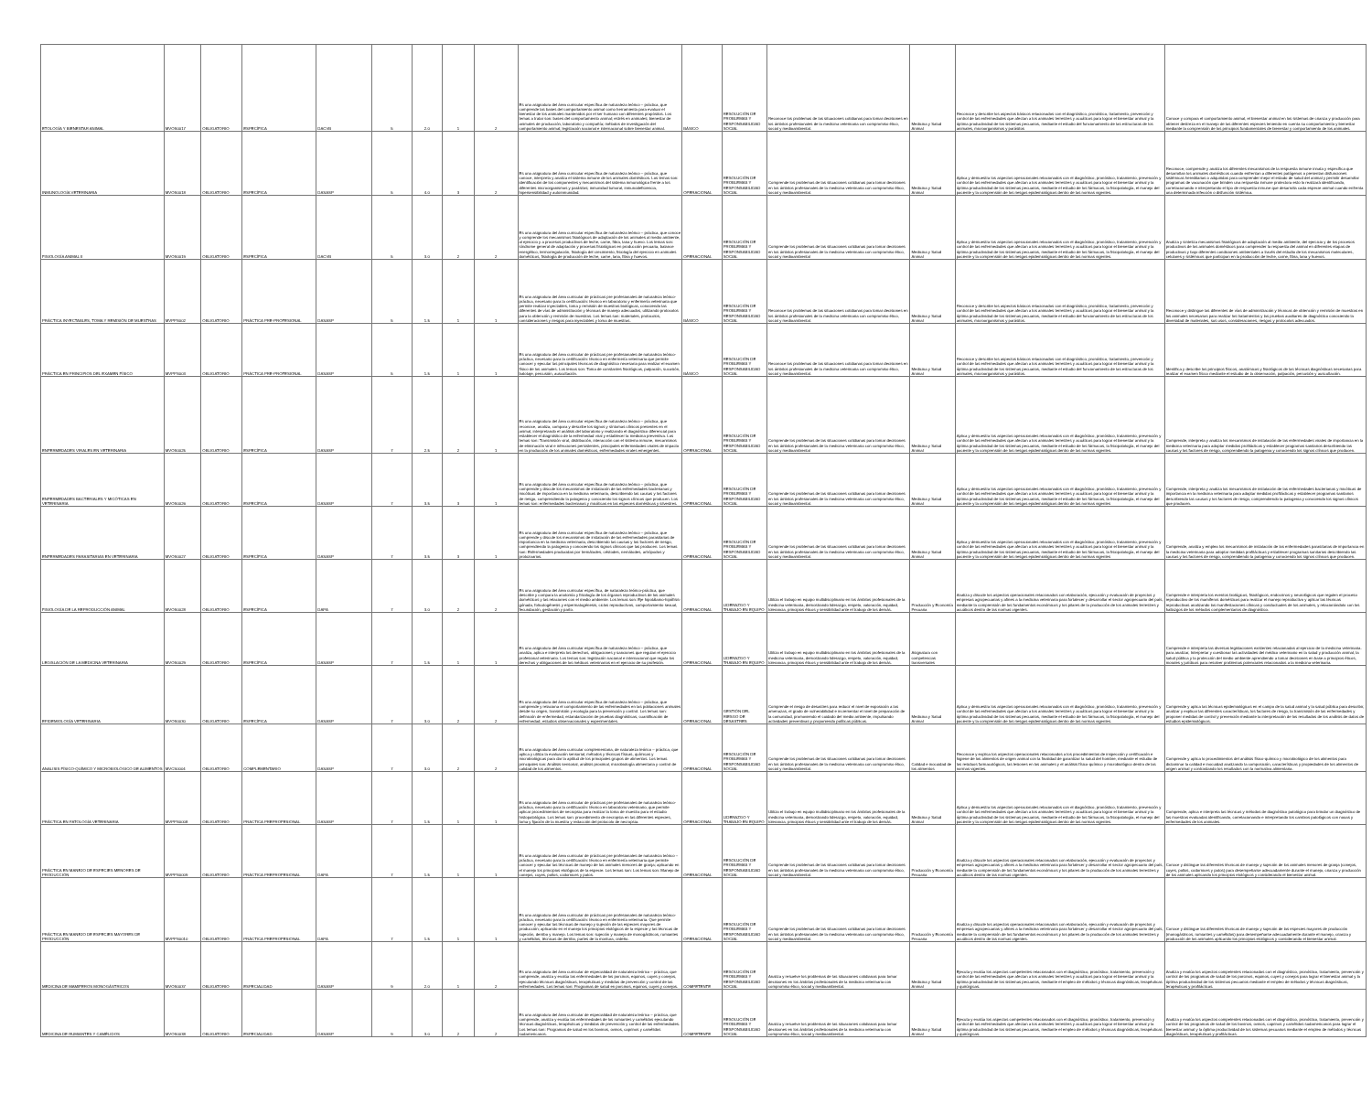| ETOLOGÍA Y BIENESTAR ANIMAL | MVOS0017 | OBLIGATORIO | ESPECÍFICA | DACVB | 5 | 2.0 | 1 | 2 | Es una asignatura del área curricular específica de naturaleza teórico – práctica, que comprende las bases del comportamiento animal como herramienta para evaluar el bienestar de los animales mantenidos por el ser humano con diferentes propósitos. Los temas a tratar son: bases del comportamiento animal; estrés en animales; bienestar de animales de producción, laboratorio y compañía; métodos de investigación del comportamiento animal; legislación nacional e internacional sobre bienestar animal. | BÁSICO | RESOLUCIÓN DE PROBLEMAS Y RESPONSABILIDAD SOCIAL | Reconoce los problemas de las situaciones cotidianas para tomar decisiones en los ámbitos profesionales de la medicina veterinaria con compromiso ético, social y medioambiental. | Medicina y Salud Animal | Reconoce y describe los aspectos básicos relacionados con el diagnóstico, pronóstico, tratamiento, prevención y control de las enfermedades que afectan a los animales terrestres y acuáticos para lograr el bienestar animal y la óptima productividad de los sistemas pecuarios, mediante el estudio del funcionamiento de las estructuras de los animales, microorganismos y parásitos | Conoce y compara el comportamiento animal, el bienestar animal en los sistemas de crianza y producción para obtener destreza en el manejo de las diferentes especies teniendo en cuenta su comportamiento y bienestar mediante la comprensión de los principios fundamentales de bienestar y comportamiento de los animales. |
| INMUNOLOGÍA VETERINARIA | MVOS0018 | OBLIGATORIO | ESPECÍFICA | DASASP | 5 | 4.0 | 3 | 2 | Es una asignatura del área curricular específica de naturaleza teórico – práctica, que conoce, interpreta y analiza el sistema inmune de los animales domésticos. Los temas son: identificación de los componentes y mecanismos del sistema inmunológico frente a los diferentes microorganismos y parásitos; inmunidad tumoral, inmunodeficiencia, hipersensibilidad y autoinmunidad. | OPERACIONAL | RESOLUCIÓN DE PROBLEMAS Y RESPONSABILIDAD SOCIAL | Comprende los problemas de las situaciones cotidianas para tomar decisiones en los ámbitos profesionales de la medicina veterinaria con compromiso ético, social y medioambiental. | Medicina y Salud Animal | Aplica y demuestra los aspectos operacionales relacionados con el diagnóstico, pronóstico, tratamiento, prevención y control de las enfermedades que afectan a los animales terrestres y acuáticos para lograr el bienestar animal y la óptima productividad de los sistemas pecuarios, mediante el estudio de los fármacos, la fisiopatología, el manejo del paciente y la comprensión de los riesgos epidemiológicos dentro de las normas vigentes. | Reconoce, comprende y analiza los diferentes mecanismos de la respuesta inmune innata y específica que desarrollan los animales domésticos cuando enfrentan a diferentes patógenos o presentan disfunciones sistémicas hereditarias o adquiridas para comprender mejor el estado de salud del animal y permitir desarrollar programas de vacunación que brinden una respuesta inmune protectora esto lo realizará identificando, correlacionando e interpretando el tipo de respuesta inmune que desarrolla cada especie animal cuando enfrenta una determinada infección o disfunción sistémica. |
| FISIOLOGÍA ANIMAL II | MVOS0019 | OBLIGATORIO | ESPECÍFICA | DACVB | 5 | 3.0 | 2 | 2 | Es una asignatura del área curricular específica de naturaleza teórico – práctica, que conoce y comprende los mecanismos fisiológicos de adaptación de los animales al medio ambiente, al ejercicio y a procesos productivos de leche, carne, fibra, lana y huevo. Los temas son: síndrome general de adaptación y procesos fisiológicos en producción pecuaria, balance energético, termorregulación, fisiología del crecimiento, fisiología del ejercicio en animales domésticos, fisiología de producción de leche, carne, lana, fibra y huevos. | OPERACIONAL | RESOLUCIÓN DE PROBLEMAS Y RESPONSABILIDAD SOCIAL | Comprende los problemas de las situaciones cotidianas para tomar decisiones en los ámbitos profesionales de la medicina veterinaria con compromiso ético, social y medioambiental | Medicina y Salud Animal | Aplica y demuestra los aspectos operacionales relacionados con el diagnóstico, pronóstico, tratamiento, prevención y control de las enfermedades que afectan a los animales terrestres y acuáticos para lograr el bienestar animal y la óptima productividad de los sistemas pecuarios, mediante el estudio de los fármacos, la fisiopatología, el manejo del paciente y la comprensión de los riesgos epidemiológicos dentro de las normas vigentes. | Analiza y sintetiza mecanismos fisiológicos de adaptación al medio ambiente, del ejercicio y de los procesos productivos de los animales domésticos para comprender la respuesta del animal en diferentes etapas de productivas y bajo diferentes condiciones ambientales a través del estudio de los mecanismos moleculares, celulares y sistémicos que participan en la producción de leche, carne, fibra, lana y huevos. |
| PRÁCTICA INYECTABLES, TOMA Y REMISIÓN DE MUESTRAS | MVPPS002 | OBLIGATORIO | PRÁCTICA PRE-PROFESIONAL | DASASP | 5 | 1.5 | 1 | 1 | Es una asignatura del área curricular de prácticas pre profesionales de naturaleza teórico-práctica, necesario para la certificación: técnico en laboratorio y enfermería veterinaria que permite realizar inyectables, toma y remisión de muestras biológicas, conociendo las diferentes de vías de administración y técnicas de manejo adecuados, utilizando protocolos para la obtención y remisión de muestras. Los temas son: materiales, protocolos, consideraciones y riesgos para inyectables y toma de muestras. | BÁSICO | RESOLUCIÓN DE PROBLEMAS Y RESPONSABILIDAD SOCIAL | Reconoce los problemas de las situaciones cotidianas para tomar decisiones en los ámbitos profesionales de la medicina veterinaria con compromiso ético, social y medioambiental. | Medicina y Salud Animal | Reconoce y describe los aspectos básicos relacionados con el diagnóstico, pronóstico, tratamiento, prevención y control de las enfermedades que afectan a los animales terrestres y acuáticos para lograr el bienestar animal y la óptima productividad de los sistemas pecuarios, mediante el estudio del funcionamiento de las estructuras de los animales, microorganismos y parásitos. | Reconoce y distingue las diferentes de vías de administración y técnicas de obtención y remisión de muestras en los animales necesarias para realizar los tratamientos y las pruebas auxiliares de diagnóstico conociendo la diversidad de materiales, sus usos, consideraciones, riesgos y protocolos adecuados. |
| PRÁCTICA EN PRINCIPIOS DEL EXAMEN FÍSICO | MVPPS003 | OBLIGATORIO | PRÁCTICA PRE-PROFESIONAL | DASASP | 5 | 1.5 | 1 | 1 | Es una asignatura del área curricular de prácticas pre profesionales de naturaleza teórico-práctica, necesario para la certificación: técnico en enfermería veterinaria que permite conocer y ejecutar las principales técnicas de diagnóstico necesaria para realizar el examen físico de los animales. Los temas son: Toma de constantes fisiológicas, palpación, sucusión, balotaje, percusión, auscultación. | BÁSICO | RESOLUCIÓN DE PROBLEMAS Y RESPONSABILIDAD SOCIAL | Reconoce los problemas de las situaciones cotidianas para tomar decisiones en los ámbitos profesionales de la medicina veterinaria con compromiso ético, social y medioambiental. | Medicina y Salud Animal | Reconoce y describe los aspectos básicos relacionados con el diagnóstico, pronóstico, tratamiento, prevención y control de las enfermedades que afectan a los animales terrestres y acuáticos para lograr el bienestar animal y la óptima productividad de los sistemas pecuarios, mediante el estudio del funcionamiento de las estructuras de los animales, microorganismos y parásitos. | Identifica y describe los principios físicos, anatómicos y fisiológicos de las técnicas diagnósticas necesarias para realizar el examen físico mediante el estudio de la observación, palpación, percusión y auscultación. |
| ENFERMEDADES VIRALES EN VETERINARIA | MVOS0025 | OBLIGATORIO | ESPECÍFICA | DASASP | 7 | 2.5 | 2 | 1 | Es una asignatura del área curricular específica de naturaleza teórico – práctica, que reconoce, analiza, compara y describe los signos y síntomas clínicos presentes en el animal, interpretando el análisis del laboratorio y realizando el diagnóstico diferencial para establecer el diagnóstico de la enfermedad viral y establecer la medicina preventiva. Los temas son: Transmisión viral, distribución, interacción con el sistema inmune, mecanismos de eliminación viral e infecciones persistentes, principales enfermedades virales de impacto en la producción de los animales domésticos, enfermedades virales emergentes. | OPERACIONAL | RESOLUCIÓN DE PROBLEMAS Y RESPONSABILIDAD SOCIAL | Comprende los problemas de las situaciones cotidianas para tomar decisiones en los ámbitos profesionales de la medicina veterinaria con compromiso ético, social y medioambiental | Medicina y Salud Animal | Aplica y demuestra los aspectos operacionales relacionados con el diagnóstico, pronóstico, tratamiento, prevención y control de las enfermedades que afectan a los animales terrestres y acuáticos para lograr el bienestar animal y la óptima productividad de los sistemas pecuarios, mediante el estudio de los fármacos, la fisiopatología, el manejo del paciente y la comprensión de los riesgos epidemiológicos dentro de las normas vigentes. | Comprende, interpreta y analiza los mecanismos de instalación de las enfermedades virales de importancia en la medicina veterinaria para adoptar medidas profilácticas y establecer programas sanitarios describiendo las causas y los factores de riesgo, comprendiendo la patogenia y conociendo los signos clínicos que producen. |
| ENFERMEDADES BACTERIALES Y MICÓTICAS EN VETERINARIA | MVOS0026 | OBLIGATORIO | ESPECÍFICA | DASASP | 7 | 3.5 | 3 | 1 | Es una asignatura del área curricular específica de naturaleza teórico – práctica, que comprende y discute los mecanismos de instalación de las enfermedades bacterianas y micóticas de importancia en la medicina veterinaria, describiendo las causas y los factores de riesgo, comprendiendo la patogenia y conociendo los signos clínicos que producen. Los temas son: enfermedades bacterianas y micóticas en las especies domésticas y silvestres. | OPERACIONAL | RESOLUCIÓN DE PROBLEMAS Y RESPONSABILIDAD SOCIAL | Comprende los problemas de las situaciones cotidianas para tomar decisiones en los ámbitos profesionales de la medicina veterinaria con compromiso ético, social y medioambiental. | Medicina y Salud Animal | Aplica y demuestra los aspectos operacionales relacionados con el diagnóstico, pronóstico, tratamiento, prevención y control de las enfermedades que afectan a los animales terrestres y acuáticos para lograr el bienestar animal y la óptima productividad de los sistemas pecuarios, mediante el estudio de los fármacos, la fisiopatología, el manejo del paciente y la comprensión de los riesgos epidemiológicos dentro de las normas vigentes | Comprende, interpreta y analiza los mecanismos de instalación de las enfermedades bacterianas y micóticas de importancia en la medicina veterinaria para adoptar medidas profilácticas y establecer programas sanitarios describiendo las causas y los factores de riesgo, comprendiendo la patogenia y conociendo los signos clínicos que producen. |
| ENFERMEDADES PARASITARIAS EN VETERINARIA | MVOS0027 | OBLIGATORIO | ESPECÍFICA | DASASP | 7 | 3.5 | 3 | 1 | Es una asignatura del área curricular específica de naturaleza teórico – práctica, que comprende y discute los mecanismos de instalación de las enfermedades parasitarias de importancia en la medicina veterinaria, describiendo las causas y los factores de riesgo, comprendiendo la patogenia y conociendo los signos clínicos que las producen. Los temas son: Enfermedades producidas por tremátodes, céstodes, nemátodes, artrópodos y protozoarios. | OPERACIONAL | RESOLUCIÓN DE PROBLEMAS Y RESPONSABILIDAD SOCIAL | Comprende los problemas de las situaciones cotidianas para tomar decisiones en los ámbitos profesionales de la medicina veterinaria con compromiso ético, social y medioambiental. | Medicina y Salud Animal | Aplica y demuestra los aspectos operacionales relacionados con el diagnóstico, pronóstico, tratamiento, prevención y control de las enfermedades que afectan a los animales terrestres y acuáticos para lograr el bienestar animal y la óptima productividad de los sistemas pecuarios, mediante el estudio de los fármacos, la fisiopatología, el manejo del paciente y la comprensión de los riesgos epidemiológicos dentro de las normas vigentes | Comprende, analiza y emplea los mecanismos de instalación de las enfermedades parasitarias de importancia en la medicina veterinaria para adoptar medidas profilácticas y establecer programas sanitarios describiendo las causas y los factores de riesgo, comprendiendo la patogenia y conociendo los signos clínicos que producen. |
| FISIOLOGÍA DE LA REPRODUCCIÓN ANIMAL | MVOS0028 | OBLIGATORIO | ESPECÍFICA | DAPA | 7 | 3.0 | 2 | 2 | Es una asignatura del área curricular específica, de naturaleza teórico-práctica, que describe y compara la anatomía y fisiología de los órganos reproductivos de los animales domésticos y las relaciones con el medio ambiente. Los temas son: Eje hipotálamo-hipófisis-gónada, foliculogénesis y espermatogénesis, ciclos reproductivos, comportamiento sexual, fecundación, gestación y parto. | OPERACIONAL | LIDERAZGO Y TRABAJO EN EQUIPO | Utiliza el trabajo en equipo multidisciplinario en los ámbitos profesionales de la medicina veterinaria, demostrando liderazgo, respeto, valoración, equidad, tolerancia, principios éticos y sensibilidad ante el trabajo de los demás. | Producción y Economía Pecuaria | Analiza y discute los aspectos operacionales relacionados con elaboración, ejecución y evaluación de proyectos y empresas agropecuarias y afines a la medicina veterinaria para fortalecer y desarrollar el sector agropecuario del país, mediante la comprensión de los fundamentos económicos y los pilares de la producción de los animales terrestres y acuáticos dentro de las normas vigentes. | Comprende e interpreta los eventos biológicos, fisiológicos, endocrinos y neurológicos que regulen el proceso reproductivo de los mamíferos domésticos para realizar el manejo reproductivo y aplicar las técnicas reproductivas analizando las manifestaciones clínicas y conductuales de los animales, y relacionándolo con los hallazgos de los métodos complementarios de diagnóstico. |
| LEGISLACIÓN DE LA MEDICINA VETERINARIA | MVOS0029 | OBLIGATORIO | ESPECÍFICA | DASASP | 7 | 1.5 | 1 | 1 | Es una asignatura del área curricular específica de naturaleza teórico – práctica, que analiza, aplica e interpreta los derechos, obligaciones y sanciones que regulan el ejercicio profesional veterinario. Los temas son: legislación nacional e internacional que regula los derechos y obligaciones de los médicos veterinarios en el ejercicio de su profesión. | OPERACIONAL | LIDERAZGO Y TRABAJO EN EQUIPO | Utiliza el trabajo en equipo multidisciplinario en los ámbitos profesionales de la medicina veterinaria, demostrando liderazgo, respeto, valoración, equidad, tolerancia, principios éticos y sensibilidad ante el trabajo de los demás. | Asignatura con competencias transversales | | Comprende e interpreta las diversas legislaciones existentes relacionadas al ejercicio de la medicina veterinaria. para analizar, Interpretar y cuestionar las actividades del médico veterinario en la salud y producción animal, la salud pública y la protección del medio ambiente aprendiendo a tomar decisiones en base a principios éticos, morales y jurídicos para resolver problemas potenciales relacionados a la medicina veterinaria. |
| EPIDEMIOLOGÍA VETERINARIA | MVOS0030 | OBLIGATORIO | ESPECÍFICA | DASASP | 7 | 3.0 | 2 | 2 | Es una asignatura del área curricular específica de naturaleza teórico – práctica, que comprende y relaciona el comportamiento de las enfermedades en las poblaciones animales desde su origen, transmisión y ecología para la prevención y control. Los temas son: definición de enfermedad, estandarización de pruebas diagnósticas, cuantificación de enfermedad, estudios observacionales y experimentales. | OPERACIONAL | GESTIÓN DEL RIESGO DE DESASTRES | Comprende el riesgo de desastres para reducir el nivel de exposición a las amenazas, el grado de vulnerabilidad e incrementar el nivel de preparación de la comunidad, promoviendo el cuidado del medio ambiente, impulsando actividades preventivas y proponiendo políticas públicas. | Medicina y Salud Animal | Aplica y demuestra los aspectos operacionales relacionados con el diagnóstico, pronóstico, tratamiento, prevención y control de las enfermedades que afectan a los animales terrestres y acuáticos para lograr el bienestar animal y la óptima productividad de los sistemas pecuarios, mediante el estudio de los fármacos, la fisiopatología, el manejo del paciente y la comprensión de los riesgos epidemiológicos dentro de las normas vigentes. | Comprende y aplica las técnicas epidemiológicas en el campo de la salud animal y la salud pública para describir, analizar y explicar las diferentes características, los factores de riesgo, la transmisión de las enfermedades y proponer medidas de control y prevención mediante la interpretación de los resultados de los análisis de datos de estudios epidemiológicos. |
| ANALISIS FÍSICO-QUÍMICO Y MICROBIOLÓGICO DE ALIMENTOS | MVCS0004 | OBLIGATORIO | COMPLEMENTARIO | DASASP | 7 | 3.0 | 2 | 2 | Es una asignatura del área curricular complementaria, de naturaleza teórico – práctica, que aplica y utiliza la evaluación sensorial, métodos y técnicas físicas, químicas y microbiológicas para dar la aptitud de los principales grupos de alimentos. Los temas principales son: Análisis sensorial, análisis proximal, microbiología alimentaria y control de calidad de los alimentos. | OPERACIONAL | RESOLUCIÓN DE PROBLEMAS Y RESPONSABILIDAD SOCIAL | Comprende los problemas de las situaciones cotidianas para tomar decisiones en los ámbitos profesionales de la medicina veterinaria con compromiso ético, social y medioambiental. | Calidad e inocuidad de los alimentos | Reconoce y explica los aspectos operacionales relacionados a los procedimientos de inspección y certificación e higiene de los alimentos de origen animal con la finalidad de garantizar la salud del hombre, mediante el estudio de los residuos farmacológicos, las lesiones en los animales y el análisis físico-químico y microbiológico dentro de las normas vigentes. | Comprende y aplica lo procedimientos del análisis físico-químico y microbiológico de los alimentos para dictaminar la calidad e inocuidad analizando la composición, características y propiedades de los alimentos de origen animal y contrastando los resultados con la normativa alimentaria. |
| PRÁCTICA EN PATOLOGÍA VETERINARIA | MVPPS0008 | OBLIGATORIO | PRACTICA PREPROFESIONAL | DASASP | 7 | 1.5 | 1 | 1 | Es una asignatura del área curricular de prácticas pre profesionales de naturaleza teórico-práctica, necesario para la certificación: técnico en laboratorio veterinario, que permite aplicar procedimientos de necropsia para realizar la toma de muestra para el estudio histopatológico. Los temas son: procedimiento de necropsia en las diferentes especies, toma y fijación de la muestra y redacción del protocolo de necropsia. | OPERACIONAL | LIDERAZGO Y TRABAJO EN EQUIPO | Utiliza el trabajo en equipo multidisciplinario en los ámbitos profesionales de la medicina veterinaria, demostrando liderazgo, respeto, valoración, equidad, tolerancia, principios éticos y sensibilidad ante el trabajo de los demás. | Medicina y Salud Animal | Aplica y demuestra los aspectos operacionales relacionados con el diagnóstico, pronóstico, tratamiento, prevención y control de las enfermedades que afectan a los animales terrestres y acuáticos para lograr el bienestar animal y la óptima productividad de los sistemas pecuarios, mediante el estudio de los fármacos, la fisiopatología, el manejo del paciente y la comprensión de los riesgos epidemiológicos dentro de las normas vigentes. | Comprende, aplica e interpreta las técnicas y métodos de diagnóstico patológico para brindar un diagnóstico de las muestras evaluadas identificando, correlacionando e interpretando los cambios patológicos con noxas y enfermedades de los animales. |
| PRÁCTICA EN MANEJO DE ESPECIES MENORES DE PRODUCCIÓN | MVPPS0009 | OBLIGATORIO | PRÁCTICA PREPROFESIONAL | DAPA | 7 | 1.5 | 1 | 1 | Es una asignatura del área curricular de prácticas pre profesionales de naturaleza teórico – práctica, necesario para la certificación: técnico en enfermería veterinaria que permite conocer y ejecutar las técnicas de manejo de los animales menores de granja; aplicando en el manejo los principios etológicos de la especie. Los temas son: Los temas son: Manejo de conejos, cuyes, pollos, codornices y patos. | OPERACIONAL | RESOLUCIÓN DE PROBLEMAS Y RESPONSABILIDAD SOCIAL | Comprende los problemas de las situaciones cotidianas para tomar decisiones en los ámbitos profesionales de la medicina veterinaria con compromiso ético, social y medioambiental. | Producción y Economía Pecuaria | Analiza y discute los aspectos operacionales relacionados con elaboración, ejecución y evaluación de proyectos y empresas agropecuarias y afines a la medicina veterinaria para fortalecer y desarrollar el sector agropecuario del país, mediante la comprensión de los fundamentos económicos y los pilares de la producción de los animales terrestres y acuáticos dentro de las normas vigentes. | Conoce y distingue las diferentes técnicas de manejo y sujeción de los animales menores de granja (conejos, cuyes, pollos, codornices y patos) para desempeñarse adecuadamente durante el manejo, crianza y producción de los animales aplicando los principios etológicos y considerando el bienestar animal. |
| PRÁCTICA EN MANEJO DE ESPECIES MAYORES DE PRODUCCIÓN | MVPPS0010 | OBLIGATORIO | PRÁCTICA PREPROFESIONAL | DAPA | 7 | 1.5 | 1 | 1 | Es una asignatura del área curricular de prácticas pre profesionales de naturaleza teórico-práctica, necesario para la certificación: técnico en enfermería veterinaria. Que permite conocer y ejecutar las técnicas de manejo y sujeción de las especies mayores de producción; aplicando en el manejo los principios etológicos de la especie y las técnicas de sujeción, derribo y manejo. Los temas son: sujeción y manejo de monogástricos, rumiantes y camélidos, técnicas de derribo, partes de la montura, ordeño. | OPERACIONAL | RESOLUCIÓN DE PROBLEMAS Y RESPONSABILIDAD SOCIAL | Comprende los problemas de las situaciones cotidianas para tomar decisiones en los ámbitos profesionales de la medicina veterinaria con compromiso ético, social y medioambiental. | Producción y Economía Pecuaria | Analiza y discute los aspectos operacionales relacionados con elaboración, ejecución y evaluación de proyectos y empresas agropecuarias y afines a la medicina veterinaria para fortalecer y desarrollar el sector agropecuario del país, mediante la comprensión de los fundamentos económicos y los pilares de la producción de los animales terrestres y acuáticos dentro de las normas vigentes. | Conoce y distingue las diferentes técnicas de manejo y sujeción de las especies mayores de producción (monogástricos, rumiantes y camélidos) para desempeñarse adecuadamente durante el manejo, crianza y producción de los animales aplicando los principios etológicos y considerando el bienestar animal. |
| MEDICINA DE MAMIFEROS MONOGÁSTRICOS | MVOS0037 | OBLIGATORIO | ESPECIALIDAD | DASASP | 9 | 2.0 | 1 | 2 | Es una asignatura del área curricular de especialidad de naturaleza teórico – práctica, que comprende, analiza y evalúa las enfermedades de los porcinos, equinos, cuyes y conejos, ejecutando técnicas diagnósticas, terapéuticas y medidas de prevención y control de las enfermedades. Los temas son: Programas de salud en porcinos, equinos, cuyes y conejos. | COMPETENTE | RESOLUCIÓN DE PROBLEMAS Y RESPONSABILIDAD SOCIAL | Analiza y resuelve los problemas de las situaciones cotidianas para tomar decisiones en los ámbitos profesionales de la medicina veterinaria con compromiso ético, social y medioambiental. | Medicina y Salud Animal | Ejecuta y evalúa los aspectos competentes relacionados con el diagnóstico, pronóstico, tratamiento, prevención y control de las enfermedades que afectan a los animales terrestres y acuáticos para lograr el bienestar animal y la óptima productividad de los sistemas pecuarios, mediante el empleo de métodos y técnicas diagnósticas, terapéuticas y quirúrgicas. | Analiza y evalúa los aspectos competentes relacionados con el diagnóstico, pronóstico, tratamiento, prevención y control de los programas de salud de los porcinos, equinos, cuyes y conejos para lograr el bienestar animal y la óptima productividad de los sistemas pecuarios mediante el empleo de métodos y técnicas diagnósticas, terapéuticas y profilácticas. |
| MEDICINA DE RUMIANTES Y CAMÉLIDOS | MVOS0038 | OBLIGATORIO | ESPECIALIDAD | DASASP | 9 | 3.0 | 2 | 2 | Es una asignatura del área curricular de especialidad de naturaleza teórico – práctica, que comprende, analiza y evalúa las enfermedades de los rumiantes y camélidos ejecutando técnicas diagnósticas, terapéuticas y medidas de prevención y control de las enfermedades. Los temas son: Programas de salud en los bovinos, ovinos, caprinos y camélidos sudamericanos. | COMPETENTE | RESOLUCIÓN DE PROBLEMAS Y RESPONSABILIDAD SOCIAL | Analiza y resuelve los problemas de las situaciones cotidianas para tomar decisiones en los ámbitos profesionales de la medicina veterinaria con compromiso ético, social y medioambiental. | Medicina y Salud Animal | Ejecuta y evalúa los aspectos competentes relacionados con el diagnóstico, pronóstico, tratamiento, prevención y control de las enfermedades que afectan a los animales terrestres y acuáticos para lograr el bienestar animal y la óptima productividad de los sistemas pecuarios, mediante el empleo de métodos y técnicas diagnósticas, terapéuticas y quirúrgicas. | Analiza y evalúa los aspectos competentes relacionados con el diagnóstico, pronóstico, tratamiento, prevención y control de los programas de salud de los bovinos, ovinos, caprinos y camélidos sudamericanos para lograr el bienestar animal y la óptima productividad de los sistemas pecuarios mediante el empleo de métodos y técnicas diagnósticas, terapéuticas y profilácticas. |